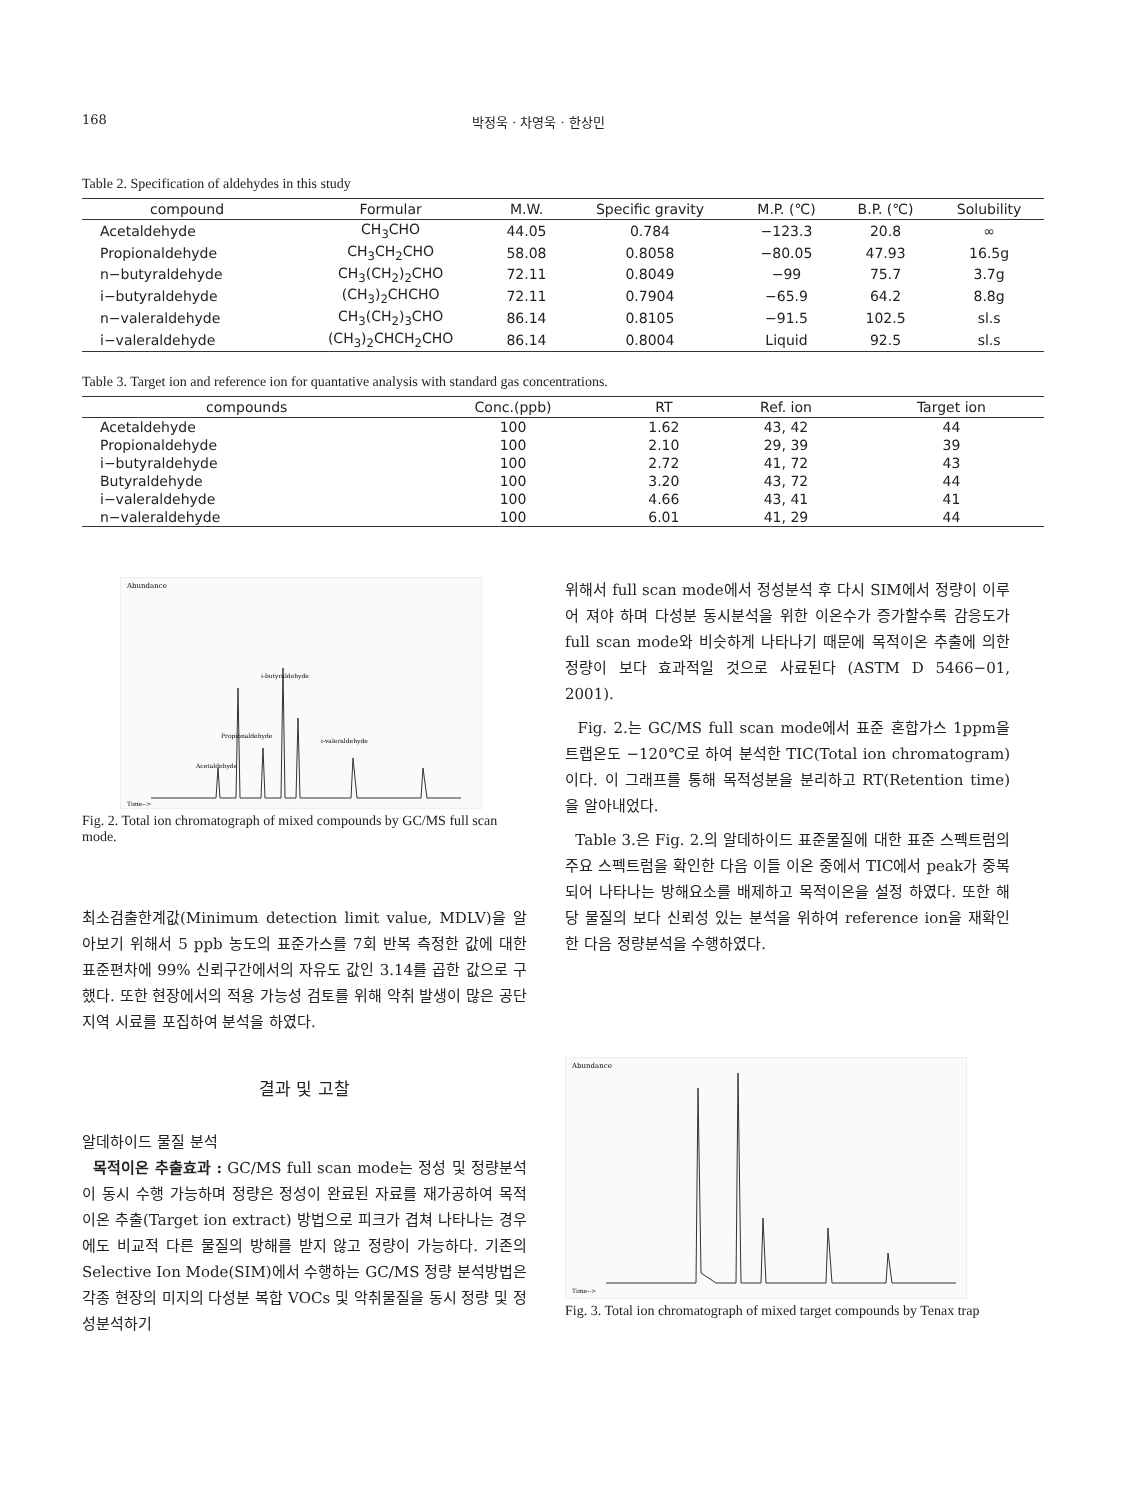168 박정욱 · 차영욱 · 한상민
Table 2. Specification of aldehydes in this study
| compound | Formular | M.W. | Specific gravity | M.P. (℃) | B.P. (℃) | Solubility |
| --- | --- | --- | --- | --- | --- | --- |
| Acetaldehyde | CH<sub>3</sub>CHO | 44.05 | 0.784 | −123.3 | 20.8 | ∞ |
| Propionaldehyde | CH<sub>3</sub>CH<sub>2</sub>CHO | 58.08 | 0.8058 | −80.05 | 47.93 | 16.5g |
| n−butyraldehyde | CH<sub>3</sub>(CH<sub>2</sub>)<sub>2</sub>CHO | 72.11 | 0.8049 | −99 | 75.7 | 3.7g |
| i−butyraldehyde | (CH<sub>3</sub>)<sub>2</sub>CHCHO | 72.11 | 0.7904 | −65.9 | 64.2 | 8.8g |
| n−valeraldehyde | CH<sub>3</sub>(CH<sub>2</sub>)<sub>3</sub>CHO | 86.14 | 0.8105 | −91.5 | 102.5 | sl.s |
| i−valeraldehyde | (CH<sub>3</sub>)<sub>2</sub>CHCH<sub>2</sub>CHO | 86.14 | 0.8004 | Liquid | 92.5 | sl.s |
Table 3. Target ion and reference ion for quantative analysis with standard gas concentrations.
| compounds | Conc.(ppb) | RT | Ref. ion | Target ion |
| --- | --- | --- | --- | --- |
| Acetaldehyde | 100 | 1.62 | 43, 42 | 44 |
| Propionaldehyde | 100 | 2.10 | 29, 39 | 39 |
| i−butyraldehyde | 100 | 2.72 | 41, 72 | 43 |
| Butyraldehyde | 100 | 3.20 | 43, 72 | 44 |
| i−valeraldehyde | 100 | 4.66 | 43, 41 | 41 |
| n−valeraldehyde | 100 | 6.01 | 41, 29 | 44 |
Abundance
i-butyraldehyde
Propionaldehyde
i-valeraldehyde
Acetaldehyde
Time-->
Fig. 2. Total ion chromatograph of mixed compounds by GC/MS full scan mode.
최소검출한계값(Minimum detection limit value, MDLV)을 알아보기 위해서 5 ppb 농도의 표준가스를 7회 반복 측정한 값에 대한 표준편차에 99% 신뢰구간에서의 자유도 값인 3.14를 곱한 값으로 구했다. 또한 현장에서의 적용 가능성 검토를 위해 악취 발생이 많은 공단지역 시료를 포집하여 분석을 하였다.
결과 및 고찰
알데하이드 물질 분석
목적이온 추출효과 : GC/MS full scan mode는 정성 및 정량분석이 동시 수행 가능하며 정량은 정성이 완료된 자료를 재가공하여 목적이온 추출(Target ion extract) 방법으로 피크가 겹쳐 나타나는 경우에도 비교적 다른 물질의 방해를 받지 않고 정량이 가능하다. 기존의 Selective Ion Mode(SIM)에서 수행하는 GC/MS 정량 분석방법은 각종 현장의 미지의 다성분 복합 VOCs 및 악취물질을 동시 정량 및 정성분석하기
위해서 full scan mode에서 정성분석 후 다시 SIM에서 정량이 이루어 져야 하며 다성분 동시분석을 위한 이온수가 증가할수록 감응도가 full scan mode와 비슷하게 나타나기 때문에 목적이온 추출에 의한 정량이 보다 효과적일 것으로 사료된다 (ASTM D 5466−01, 2001).
Fig. 2.는 GC/MS full scan mode에서 표준 혼합가스 1ppm을 트랩온도 −120℃로 하여 분석한 TIC(Total ion chromatogram)이다. 이 그래프를 통해 목적성분을 분리하고 RT(Retention time)을 알아내었다.
Table 3.은 Fig. 2.의 알데하이드 표준물질에 대한 표준 스펙트럼의 주요 스펙트럼을 확인한 다음 이들 이온 중에서 TIC에서 peak가 중복되어 나타나는 방해요소를 배제하고 목적이온을 설정 하였다. 또한 해당 물질의 보다 신뢰성 있는 분석을 위하여 reference ion을 재확인한 다음 정량분석을 수행하였다.
Abundance
Time-->
Fig. 3. Total ion chromatograph of mixed target compounds by Tenax trap